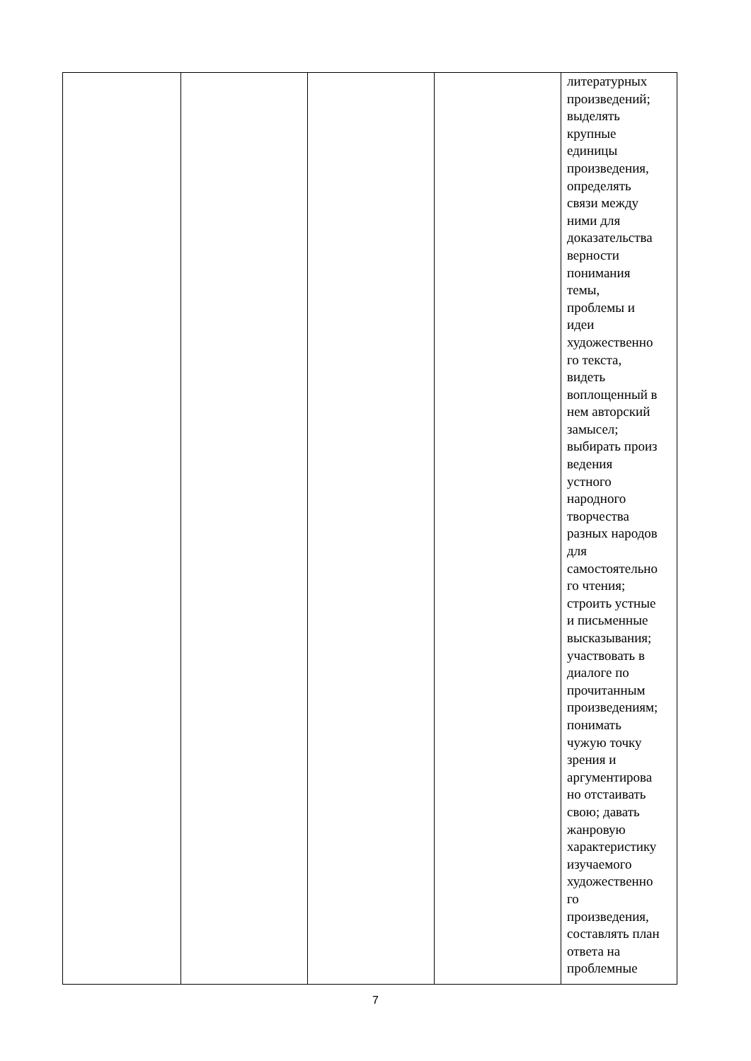| | | | | литературных произведений; выделять крупные единицы произведения, определять связи между ними для доказательства верности понимания темы, проблемы и идеи художественно го текста, видеть воплощенный в нем авторский замысел; выбирать произ ведения устного народного творчества разных народов для самостоятельно го чтения; строить устные и письменные высказывания; участвовать в диалоге по прочитанным произведениям; понимать чужую точку зрения и аргументирова но отстаивать свою; давать жанровую характеристику изучаемого художественно го произведения, составлять план ответа на проблемные |
7